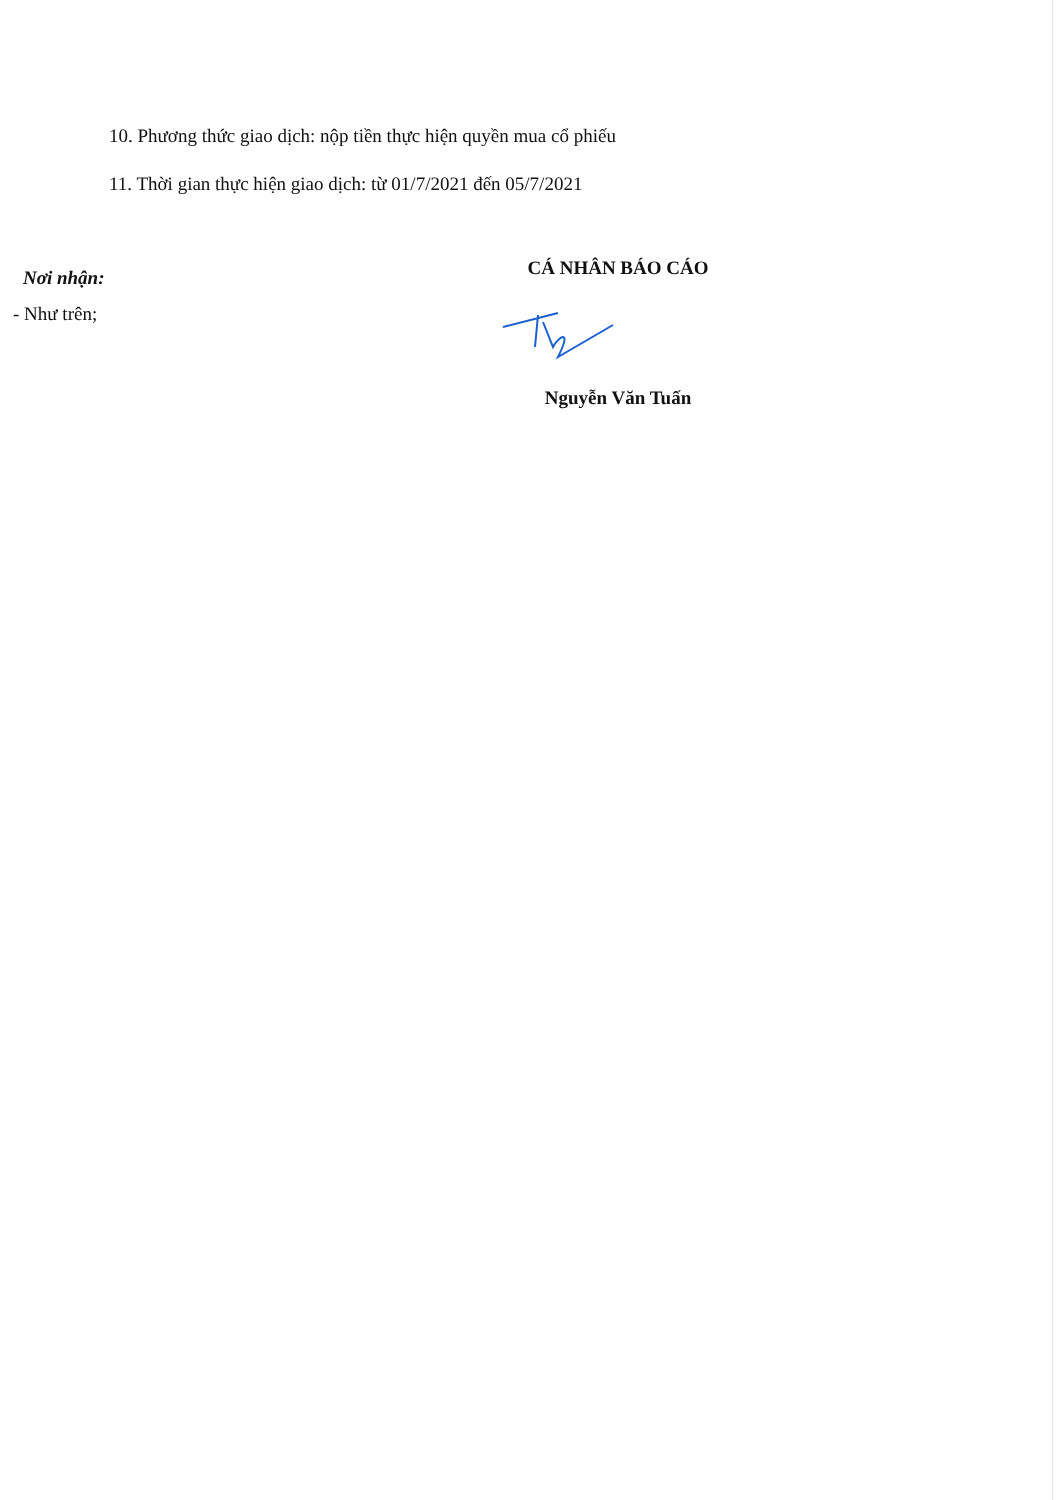10. Phương thức giao dịch: nộp tiền thực hiện quyền mua cổ phiếu
11. Thời gian thực hiện giao dịch: từ 01/7/2021 đến 05/7/2021
Nơi nhận:
- Như trên;
CÁ NHÂN BÁO CÁO
Nguyễn Văn Tuấn